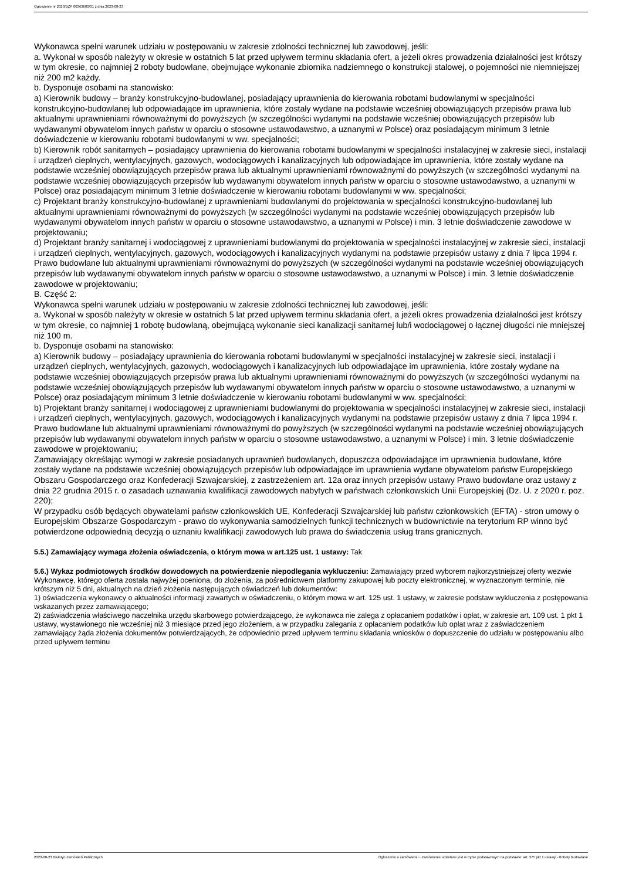Ogłoszenie nr 2023/BZP 00363600/01 z dnia 2023-08-23
Wykonawca spełni warunek udziału w postępowaniu w zakresie zdolności technicznej lub zawodowej, jeśli:
a. Wykonał w sposób należyty w okresie w ostatnich 5 lat przed upływem terminu składania ofert, a jeżeli okres prowadzenia działalności jest krótszy w tym okresie, co najmniej 2 roboty budowlane, obejmujące wykonanie zbiornika nadziemnego o konstrukcji stalowej, o pojemności nie niemniejszej niż 200 m2 każdy.
b. Dysponuje osobami na stanowisko:
a) Kierownik budowy – branży konstrukcyjno-budowlanej, posiadający uprawnienia do kierowania robotami budowlanymi w specjalności konstrukcyjno-budowlanej lub odpowiadające im uprawnienia, które zostały wydane na podstawie wcześniej obowiązujących przepisów prawa lub aktualnymi uprawnieniami równoważnymi do powyższych (w szczególności wydanymi na podstawie wcześniej obowiązujących przepisów lub wydawanymi obywatelom innych państw w oparciu o stosowne ustawodawstwo, a uznanymi w Polsce) oraz posiadającym minimum 3 letnie doświadczenie w kierowaniu robotami budowlanymi w ww. specjalności;
b) Kierownik robót sanitarnych – posiadający uprawnienia do kierowania robotami budowlanymi w specjalności instalacyjnej w zakresie sieci, instalacji i urządzeń cieplnych, wentylacyjnych, gazowych, wodociągowych i kanalizacyjnych lub odpowiadające im uprawnienia, które zostały wydane na podstawie wcześniej obowiązujących przepisów prawa lub aktualnymi uprawnieniami równoważnymi do powyższych (w szczególności wydanymi na podstawie wcześniej obowiązujących przepisów lub wydawanymi obywatelom innych państw w oparciu o stosowne ustawodawstwo, a uznanymi w Polsce) oraz posiadającym minimum 3 letnie doświadczenie w kierowaniu robotami budowlanymi w ww. specjalności;
c) Projektant branży konstrukcyjno-budowlanej z uprawnieniami budowlanymi do projektowania w specjalności konstrukcyjno-budowlanej lub aktualnymi uprawnieniami równoważnymi do powyższych (w szczególności wydanymi na podstawie wcześniej obowiązujących przepisów lub wydawanymi obywatelom innych państw w oparciu o stosowne ustawodawstwo, a uznanymi w Polsce) i min. 3 letnie doświadczenie zawodowe w projektowaniu;
d) Projektant branży sanitarnej i wodociągowej z uprawnieniami budowlanymi do projektowania w specjalności instalacyjnej w zakresie sieci, instalacji i urządzeń cieplnych, wentylacyjnych, gazowych, wodociągowych i kanalizacyjnych wydanymi na podstawie przepisów ustawy z dnia 7 lipca 1994 r. Prawo budowlane lub aktualnymi uprawnieniami równoważnymi do powyższych (w szczególności wydanymi na podstawie wcześniej obowiązujących przepisów lub wydawanymi obywatelom innych państw w oparciu o stosowne ustawodawstwo, a uznanymi w Polsce) i min. 3 letnie doświadczenie zawodowe w projektowaniu;
B. Część 2:
Wykonawca spełni warunek udziału w postępowaniu w zakresie zdolności technicznej lub zawodowej, jeśli:
a. Wykonał w sposób należyty w okresie w ostatnich 5 lat przed upływem terminu składania ofert, a jeżeli okres prowadzenia działalności jest krótszy w tym okresie, co najmniej 1 robotę budowlaną, obejmującą wykonanie sieci kanalizacji sanitarnej lub/i wodociągowej o łącznej długości nie mniejszej niż 100 m.
b. Dysponuje osobami na stanowisko:
a) Kierownik budowy – posiadający uprawnienia do kierowania robotami budowlanymi w specjalności instalacyjnej w zakresie sieci, instalacji i urządzeń cieplnych, wentylacyjnych, gazowych, wodociągowych i kanalizacyjnych lub odpowiadające im uprawnienia, które zostały wydane na podstawie wcześniej obowiązujących przepisów prawa lub aktualnymi uprawnieniami równoważnymi do powyższych (w szczególności wydanymi na podstawie wcześniej obowiązujących przepisów lub wydawanymi obywatelom innych państw w oparciu o stosowne ustawodawstwo, a uznanymi w Polsce) oraz posiadającym minimum 3 letnie doświadczenie w kierowaniu robotami budowlanymi w ww. specjalności;
b) Projektant branży sanitarnej i wodociągowej z uprawnieniami budowlanymi do projektowania w specjalności instalacyjnej w zakresie sieci, instalacji i urządzeń cieplnych, wentylacyjnych, gazowych, wodociągowych i kanalizacyjnych wydanymi na podstawie przepisów ustawy z dnia 7 lipca 1994 r. Prawo budowlane lub aktualnymi uprawnieniami równoważnymi do powyższych (w szczególności wydanymi na podstawie wcześniej obowiązujących przepisów lub wydawanymi obywatelom innych państw w oparciu o stosowne ustawodawstwo, a uznanymi w Polsce) i min. 3 letnie doświadczenie zawodowe w projektowaniu;
Zamawiający określając wymogi w zakresie posiadanych uprawnień budowlanych, dopuszcza odpowiadające im uprawnienia budowlane, które zostały wydane na podstawie wcześniej obowiązujących przepisów lub odpowiadające im uprawnienia wydane obywatelom państw Europejskiego Obszaru Gospodarczego oraz Konfederacji Szwajcarskiej, z zastrzeżeniem art. 12a oraz innych przepisów ustawy Prawo budowlane oraz ustawy z dnia 22 grudnia 2015 r. o zasadach uznawania kwalifikacji zawodowych nabytych w państwach członkowskich Unii Europejskiej (Dz. U. z 2020 r. poz. 220);
W przypadku osób będących obywatelami państw członkowskich UE, Konfederacji Szwajcarskiej lub państw członkowskich (EFTA) - stron umowy o Europejskim Obszarze Gospodarczym - prawo do wykonywania samodzielnych funkcji technicznych w budownictwie na terytorium RP winno być potwierdzone odpowiednią decyzją o uznaniu kwalifikacji zawodowych lub prawa do świadczenia usług trans granicznych.
5.5.) Zamawiający wymaga złożenia oświadczenia, o którym mowa w art.125 ust. 1 ustawy: Tak
5.6.) Wykaz podmiotowych środków dowodowych na potwierdzenie niepodlegania wykluczeniu: Zamawiający przed wyborem najkorzystniejszej oferty wezwie Wykonawcę, którego oferta została najwyżej oceniona, do złożenia, za pośrednictwem platformy zakupowej lub poczty elektronicznej, w wyznaczonym terminie, nie krótszym niż 5 dni, aktualnych na dzień złożenia następujących oświadczeń lub dokumentów:
1) oświadczenia wykonawcy o aktualności informacji zawartych w oświadczeniu, o którym mowa w art. 125 ust. 1 ustawy, w zakresie podstaw wykluczenia z postępowania wskazanych przez zamawiającego;
2) zaświadczenia właściwego naczelnika urzędu skarbowego potwierdzającego, że wykonawca nie zalega z opłacaniem podatków i opłat, w zakresie art. 109 ust. 1 pkt 1 ustawy, wystawionego nie wcześniej niż 3 miesiące przed jego złożeniem, a w przypadku zalegania z opłacaniem podatków lub opłat wraz z zaświadczeniem zamawiający żąda złożenia dokumentów potwierdzających, że odpowiednio przed upływem terminu składania wniosków o dopuszczenie do udziału w postępowaniu albo przed upływem terminu
2023-08-23 Biuletyn Zamówień Publicznych Ogłoszenie o zamówieniu - Zamówienie udzielane jest w trybie podstawowym na podstawie: art. 275 pkt 1 ustawy - Roboty budowlane